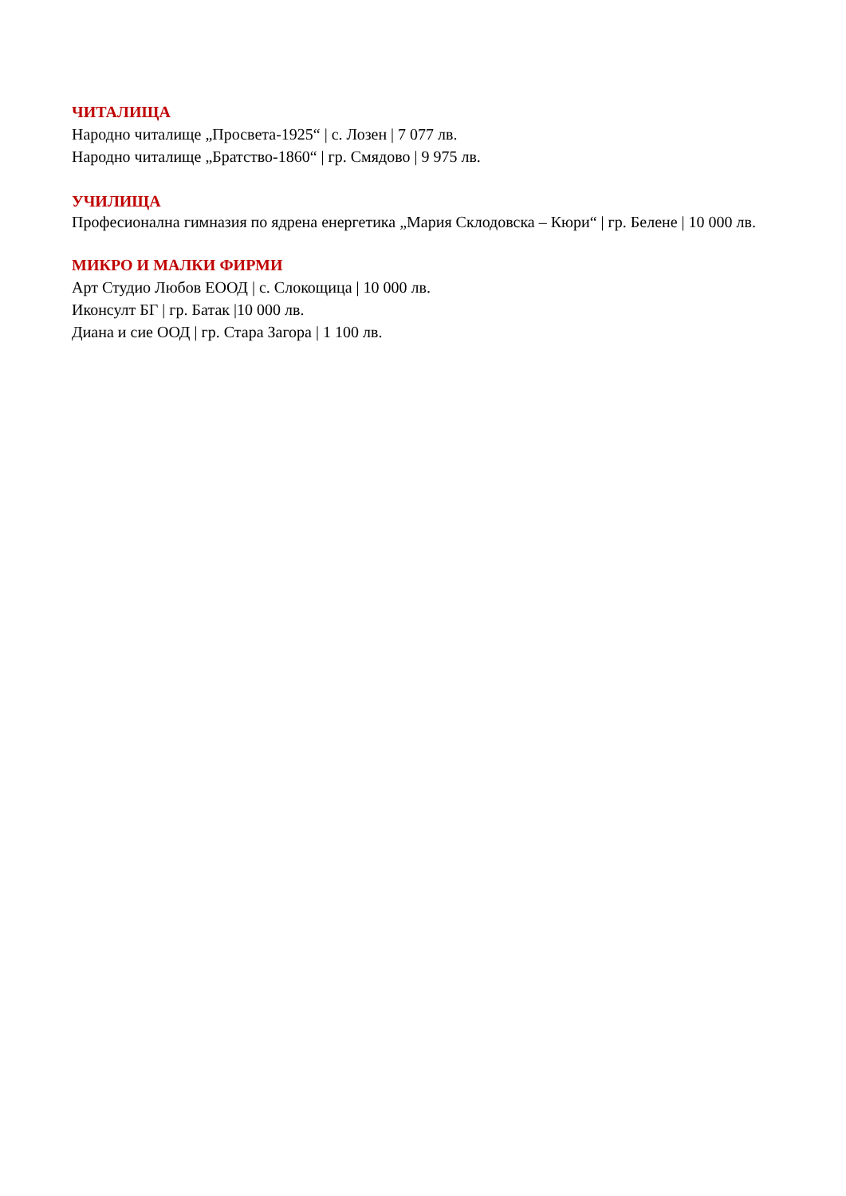ЧИТАЛИЩА
Народно читалище „Просвета-1925“ | с. Лозен | 7 077 лв.
Народно читалище „Братство-1860“ | гр. Смядово | 9 975 лв.
УЧИЛИЩА
Професионална гимназия по ядрена енергетика „Мария Склодовска – Кюри“ | гр. Белене | 10 000 лв.
МИКРО И МАЛКИ ФИРМИ
Арт Студио Любов ЕООД | с. Слокощица | 10 000 лв.
Иконсулт БГ | гр. Батак |10 000 лв.
Диана и сие ООД | гр. Стара Загора | 1 100 лв.